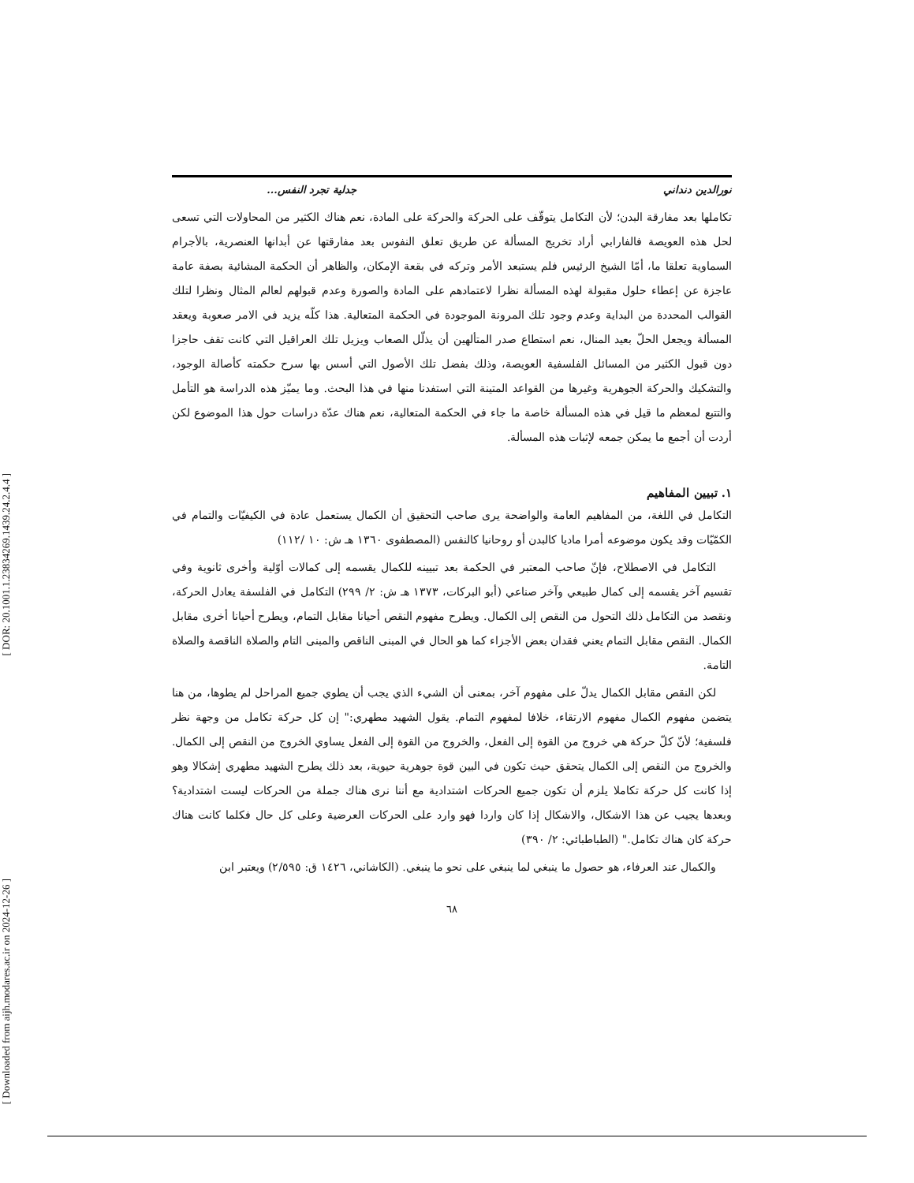[ DOR: 20.1001.1.23834269.1439.24.2.4.4 ]
[ Downloaded from aijh.modares.ac.ir on 2024-12-26 ]
نورالدين دنداني جدلية تجرد النفس...
تكاملها بعد مفارقة البدن؛ لأن التكامل يتوقّف على الحركة والحركة على المادة، نعم هناك الكثير من المحاولات التي تسعى لحل هذه العويصة فالفارابي أراد تخريج المسألة عن طريق تعلق النفوس بعد مفارقتها عن أبدانها العنصرية، بالأجرام السماوية تعلقا ما، أمّا الشيخ الرئيس فلم يستبعد الأمر وتركه في بقعة الإمكان، والظاهر أن الحكمة المشائية بصفة عامة عاجزة عن إعطاء حلول مقبولة لهذه المسألة نظرا لاعتمادهم على المادة والصورة وعدم قبولهم لعالم المثال ونظرا لتلك القوالب المحددة من البداية وعدم وجود تلك المرونة الموجودة في الحكمة المتعالية. هذا كلّه يزيد في الامر صعوبة ويعقد المسألة ويجعل الحلّ بعيد المنال، نعم استطاع صدر المتألهين أن يذلّل الصعاب ويزيل تلك العراقيل التي كانت تقف حاجزا دون قبول الكثير من المسائل الفلسفية العويصة، وذلك بفضل تلك الأصول التي أسس بها سرح حكمته كأصالة الوجود، والتشكيك والحركة الجوهرية وغيرها من القواعد المتينة التي استفدنا منها في هذا البحث. وما يميّز هذه الدراسة هو التأمل والتتبع لمعظم ما قيل في هذه المسألة خاصة ما جاء في الحكمة المتعالية، نعم هناك عدّة دراسات حول هذا الموضوع لكن أردت أن أجمع ما يمكن جمعه لإثبات هذه المسألة.
١. تبيين المفاهيم
التكامل في اللغة، من المفاهيم العامة والواضحة يرى صاحب التحقيق أن الكمال يستعمل عادة في الكيفيّات والتمام في الكمّيّات وقد يكون موضوعه أمرا ماديا كالبدن أو روحانيا كالنفس (المصطفوى ١٣٦٠ هـ ش: ١٠ /١١٢)
التكامل في الاصطلاح، فإنّ صاحب المعتبر في الحكمة بعد تبيينه للكمال يقسمه إلى كمالات أوّلية وأخرى ثانوية وفي تقسيم آخر يقسمه إلى كمال طبيعي وآخر صناعي (أبو البركات، ١٣٧٣ هـ ش: ٢/ ٢٩٩) التكامل في الفلسفة يعادل الحركة، ونقصد من التكامل ذلك التحول من النقص إلى الكمال. ويطرح مفهوم النقص أحيانا مقابل التمام، ويطرح أحيانا أخرى مقابل الكمال. النقص مقابل التمام يعني فقدان بعض الأجزاء كما هو الحال في المبنى الناقص والمبنى التام والصلاة الناقصة والصلاة التامة.
لكن النقص مقابل الكمال يدلّ على مفهوم آخر، بمعنى أن الشيء الذي يجب أن يطوي جميع المراحل لم يطوها، من هنا يتضمن مفهوم الكمال مفهوم الارتقاء، خلافا لمفهوم التمام. يقول الشهيد مطهري:" إن كل حركة تكامل من وجهة نظر فلسفية؛ لأنّ كلّ حركة هي خروج من القوة إلى الفعل، والخروج من القوة إلى الفعل يساوي الخروج من النقص إلى الكمال. والخروج من النقص إلى الكمال يتحقق حيث تكون في البين قوة جوهرية حيوية، بعد ذلك يطرح الشهيد مطهري إشكالا وهو إذا كانت كل حركة تكاملا يلزم أن تكون جميع الحركات اشتدادية مع أننا نرى هناك جملة من الحركات ليست اشتدادية؟ وبعدها يجيب عن هذا الاشكال، والاشكال إذا كان واردا فهو وارد على الحركات العرضية وعلى كل حال فكلما كانت هناك حركة كان هناك تكامل." (الطباطبائي: ٢/ ٣٩٠)
والكمال عند العرفاء، هو حصول ما ينبغي لما ينبغي على نحو ما ينبغي. (الكاشاني، ١٤٢٦ ق: ٢/٥٩٥) ويعتبر ابن
٦٨